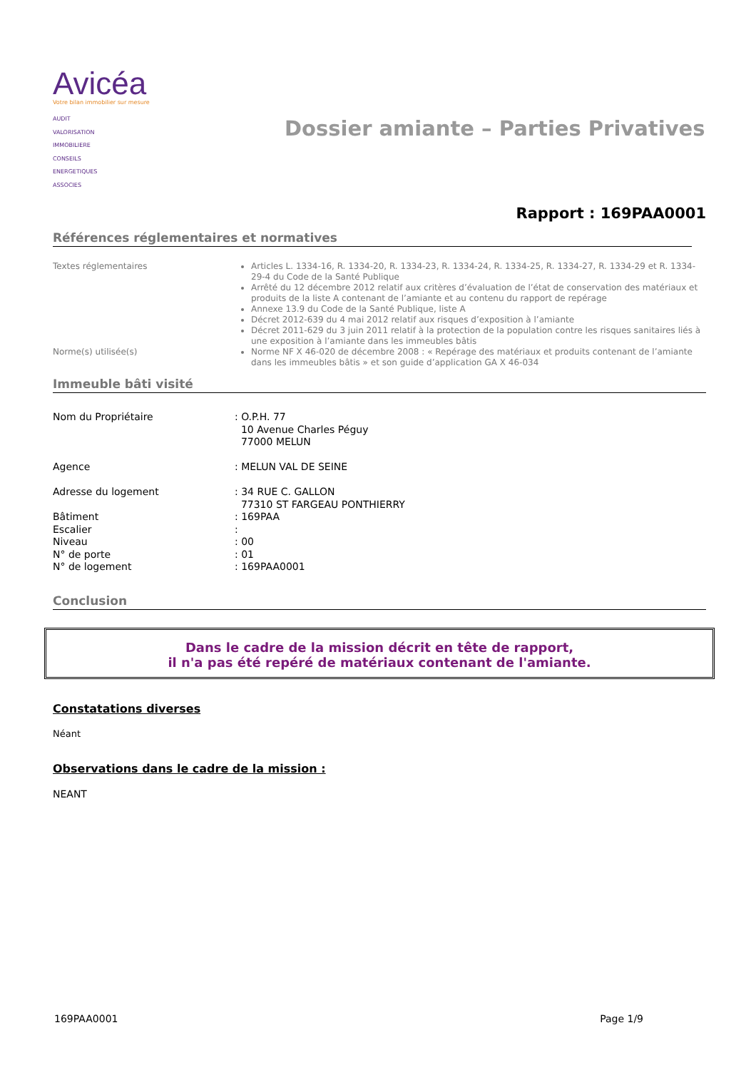Avicéa
Votre bilan immobilier sur mesure
AUDIT
VALORISATION
IMMOBILIERE
CONSEILS
ENERGETIQUES
ASSOCIES
Dossier amiante – Parties Privatives
Rapport : 169PAA0001
Références réglementaires et normatives
Textes réglementaires
Articles L. 1334-16, R. 1334-20, R. 1334-23, R. 1334-24, R. 1334-25, R. 1334-27, R. 1334-29 et R. 1334-29-4 du Code de la Santé Publique
Arrêté du 12 décembre 2012 relatif aux critères d’évaluation de l’état de conservation des matériaux et produits de la liste A contenant de l’amiante et au contenu du rapport de repérage
Annexe 13.9 du Code de la Santé Publique, liste A
Décret 2012-639 du 4 mai 2012 relatif aux risques d’exposition à l’amiante
Décret 2011-629 du 3 juin 2011 relatif à la protection de la population contre les risques sanitaires liés à une exposition à l’amiante dans les immeubles bâtis
Norme(s) utilisée(s)
Norme NF X 46-020 de décembre 2008 : « Repérage des matériaux et produits contenant de l’amiante dans les immeubles bâtis » et son guide d’application GA X 46-034
Immeuble bâti visité
Nom du Propriétaire
: O.P.H. 77
10 Avenue Charles Péguy
77000 MELUN
Agence
: MELUN VAL DE SEINE
Adresse du logement
: 34 RUE C. GALLON
77310 ST FARGEAU PONTHIERRY
Bâtiment
: 169PAA
Escalier
:
Niveau
: 00
N° de porte
: 01
N° de logement
: 169PAA0001
Conclusion
Dans le cadre de la mission décrit en tête de rapport,
il n'a pas été repéré de matériaux contenant de l'amiante.
Constatations diverses
Néant
Observations dans le cadre de la mission :
NEANT
169PAA0001 Page 1/9